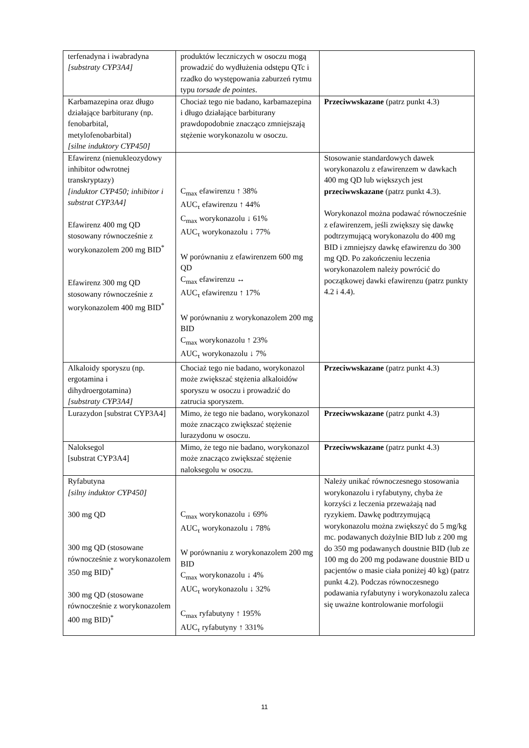| terfenadyna i iwabradyna [substraty CYP3A4] | produktów leczniczych w osoczu mogą prowadzić do wydłużenia odstępu QTc i rzadko do występowania zaburzeń rytmu typu torsade de pointes . | |
| Karbamazepina oraz długo działające barbiturany (np. fenobarbital, metylofenobarbital) [silne induktory CYP450] | Chociaż tego nie badano, karbamazepina i długo działające barbiturany prawdopodobnie znacząco zmniejszają stężenie worykonazolu w osoczu. | Przeciwwskazane (patrz punkt 4.3) |
| Efawirenz (nienukleozydowy inhibitor odwrotnej transkryptazy) [induktor CYP450; inhibitor i substrat CYP3A4] Efawirenz 400 mg QD stosowany równocześnie z worykonazolem 200 mg BID<sup>*</sup> Efawirenz 300 mg QD stosowany równocześnie z worykonazolem 400 mg BID<sup>*</sup> | C<sub>max</sub> efawirenzu ↑ 38% AUC<sub>τ</sub> efawirenzu ↑ 44% C<sub>max</sub> worykonazolu ↓ 61% AUC<sub>τ</sub> worykonazolu ↓ 77% W porównaniu z efawirenzem 600 mg QD C<sub>max</sub> efawirenzu ↔ AUC<sub>τ</sub> efawirenzu ↑ 17% W porównaniu z worykonazolem 200 mg BID C<sub>max</sub> worykonazolu ↑ 23% AUC<sub>τ</sub> worykonazolu ↓ 7% | Stosowanie standardowych dawek worykonazolu z efawirenzem w dawkach 400 mg QD lub większych jest przeciwwskazane (patrz punkt 4.3). Worykonazol można podawać równocześnie z efawirenzem, jeśli zwiększy się dawkę podtrzymującą worykonazolu do 400 mg BID i zmniejszy dawkę efawirenzu do 300 mg QD. Po zakończeniu leczenia worykonazolem należy powrócić do początkowej dawki efawirenzu (patrz punkty 4.2 i 4.4). |
| Alkaloidy sporyszu (np. ergotamina i dihydroergotamina) [substraty CYP3A4] | Chociaż tego nie badano, worykonazol może zwiększać stężenia alkaloidów sporyszu w osoczu i prowadzić do zatrucia sporyszem. | Przeciwwskazane (patrz punkt 4.3) |
| Lurazydon [substrat CYP3A4] | Mimo, że tego nie badano, worykonazol może znacząco zwiększać stężenie lurazydonu w osoczu. | Przeciwwskazane (patrz punkt 4.3) |
| Naloksegol [substrat CYP3A4] | Mimo, że tego nie badano, worykonazol może znacząco zwiększać stężenie naloksegolu w osoczu. | Przeciwwskazane (patrz punkt 4.3) |
| Ryfabutyna [silny induktor CYP450] 300 mg QD 300 mg QD (stosowane równocześnie z worykonazolem 350 mg BID)<sup>*</sup> 300 mg QD (stosowane równocześnie z worykonazolem 400 mg BID)<sup>*</sup> | C<sub>max</sub> worykonazolu ↓ 69% AUC<sub>τ</sub> worykonazolu ↓ 78% W porównaniu z worykonazolem 200 mg BID C<sub>max</sub> worykonazolu ↓ 4% AUC<sub>τ</sub> worykonazolu ↓ 32% C<sub>max</sub> ryfabutyny ↑ 195% AUC<sub>τ</sub> ryfabutyny ↑ 331% | Należy unikać równoczesnego stosowania worykonazolu i ryfabutyny, chyba że korzyści z leczenia przeważają nad ryzykiem. Dawkę podtrzymującą worykonazolu można zwiększyć do 5 mg/kg mc. podawanych dożylnie BID lub z 200 mg do 350 mg podawanych doustnie BID (lub ze 100 mg do 200 mg podawane doustnie BID u pacjentów o masie ciała poniżej 40 kg) (patrz punkt 4.2). Podczas równoczesnego podawania ryfabutyny i worykonazolu zaleca się uważne kontrolowanie morfologii |
11